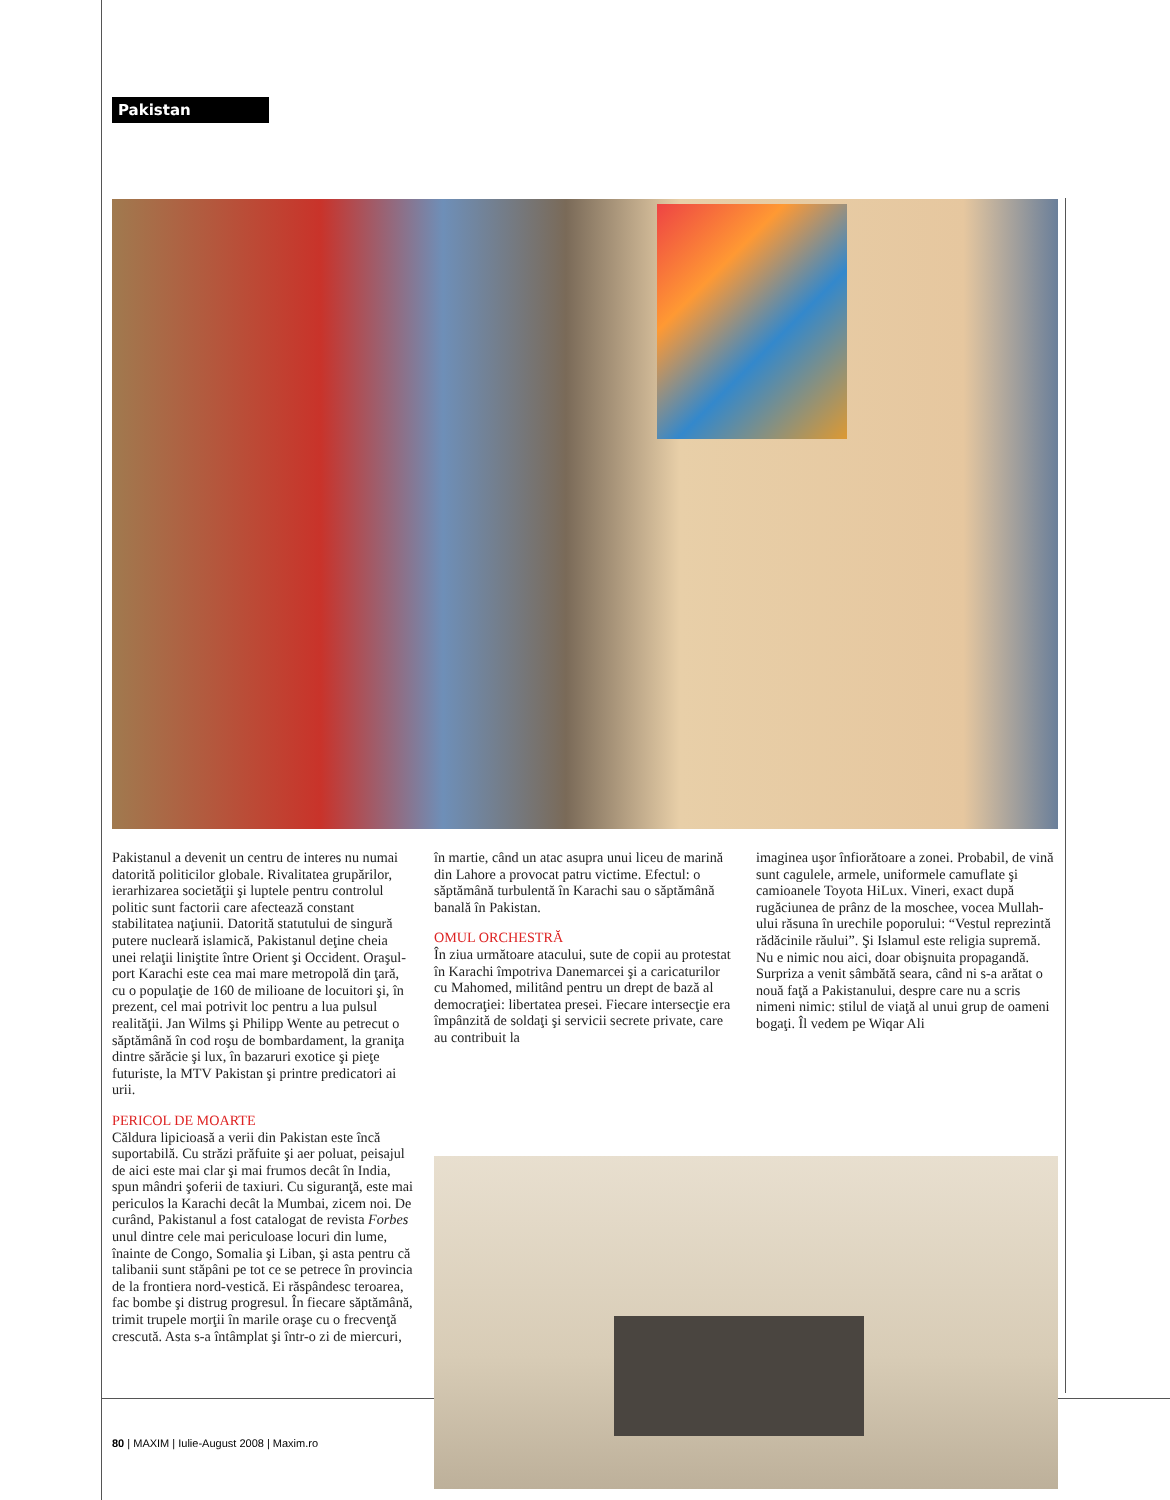Pakistan
Pakistanul a devenit un centru de interes nu numai datorită politicilor globale. Rivalitatea grupărilor, ierarhizarea societăţii şi luptele pentru controlul politic sunt factorii care afectează constant stabilitatea naţiunii. Datorită statutului de singură putere nucleară islamică, Pakistanul deţine cheia unei relaţii liniştite între Orient şi Occident. Oraşul-port Karachi este cea mai mare metropolă din ţară, cu o populaţie de 160 de milioane de locuitori şi, în prezent, cel mai potrivit loc pentru a lua pulsul realităţii. Jan Wilms şi Philipp Wente au petrecut o săptămână în cod roşu de bombardament, la graniţa dintre sărăcie şi lux, în bazaruri exotice şi pieţe futuriste, la MTV Pakistan şi printre predicatori ai urii.
PERICOL DE MOARTE
Căldura lipicioasă a verii din Pakistan este încă suportabilă. Cu străzi prăfuite şi aer poluat, peisajul de aici este mai clar şi mai frumos decât în India, spun mândri şoferii de taxiuri. Cu siguranţă, este mai periculos la Karachi decât la Mumbai, zicem noi. De curând, Pakistanul a fost catalogat de revista Forbes unul dintre cele mai periculoase locuri din lume, înainte de Congo, Somalia şi Liban, şi asta pentru că talibanii sunt stăpâni pe tot ce se petrece în provincia de la frontiera nord-vestică. Ei răspândesc teroarea, fac bombe şi distrug progresul. În fiecare săptămână, trimit trupele morţii în marile oraşe cu o frecvenţă crescută. Asta s-a întâmplat şi într-o zi de miercuri,
în martie, când un atac asupra unui liceu de marină din Lahore a provocat patru victime. Efectul: o săptămână turbulentă în Karachi sau o săptămână banală în Pakistan.
OMUL ORCHESTRĂ
În ziua următoare atacului, sute de copii au protestat în Karachi împotriva Danemarcei şi a caricaturilor cu Mahomed, militând pentru un drept de bază al democraţiei: libertatea presei. Fiecare intersecţie era împânzită de soldaţi şi servicii secrete private, care au contribuit la
imaginea uşor înfiorătoare a zonei. Probabil, de vină sunt cagulele, armele, uniformele camuflate şi camioanele Toyota HiLux. Vineri, exact după rugăciunea de prânz de la moschee, vocea Mullah-ului răsuna în urechile poporului: “Vestul reprezintă rădăcinile răului”. Şi Islamul este religia supremă. Nu e nimic nou aici, doar obişnuita propagandă. Surpriza a venit sâmbătă seara, când ni s-a arătat o nouă faţă a Pakistanului, despre care nu a scris nimeni nimic: stilul de viaţă al unui grup de oameni bogaţi. Îl vedem pe Wiqar Ali
80 | MAXIM | Iulie-August 2008 | Maxim.ro